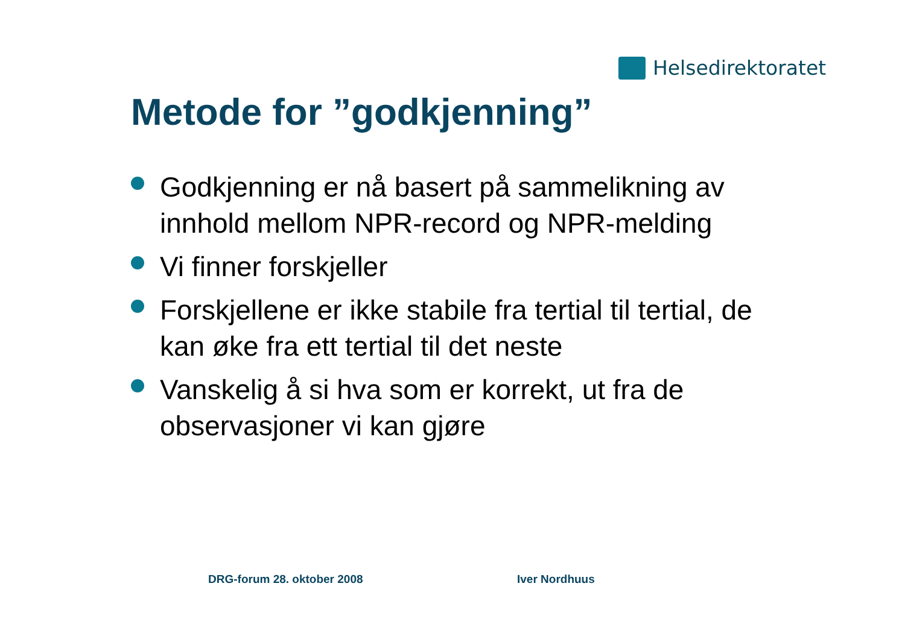Helsedirektoratet
Metode for ”godkjenning”
Godkjenning er nå basert på sammelikning av innhold mellom NPR-record og NPR-melding
Vi finner forskjeller
Forskjellene er ikke stabile fra tertial til tertial, de kan øke fra ett tertial til det neste
Vanskelig å si hva som er korrekt, ut fra de observasjoner vi kan gjøre
DRG-forum 28. oktober 2008 Iver Nordhuus